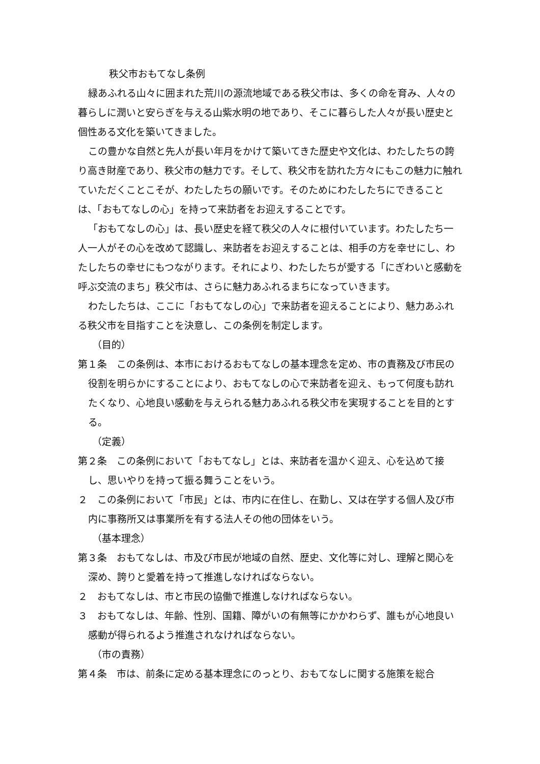秩父市おもてなし条例
緑あふれる山々に囲まれた荒川の源流地域である秩父市は、多くの命を育み、人々の暮らしに潤いと安らぎを与える山紫水明の地であり、そこに暮らした人々が長い歴史と個性ある文化を築いてきました。
この豊かな自然と先人が長い年月をかけて築いてきた歴史や文化は、わたしたちの誇り高き財産であり、秩父市の魅力です。そして、秩父市を訪れた方々にもこの魅力に触れていただくことこそが、わたしたちの願いです。そのためにわたしたちにできることは、「おもてなしの心」を持って来訪者をお迎えすることです。
「おもてなしの心」は、長い歴史を経て秩父の人々に根付いています。わたしたち一人一人がその心を改めて認識し、来訪者をお迎えすることは、相手の方を幸せにし、わたしたちの幸せにもつながります。それにより、わたしたちが愛する「にぎわいと感動を呼ぶ交流のまち」秩父市は、さらに魅力あふれるまちになっていきます。
わたしたちは、ここに「おもてなしの心」で来訪者を迎えることにより、魅力あふれる秩父市を目指すことを決意し、この条例を制定します。
（目的）
第１条　この条例は、本市におけるおもてなしの基本理念を定め、市の責務及び市民の役割を明らかにすることにより、おもてなしの心で来訪者を迎え、もって何度も訪れたくなり、心地良い感動を与えられる魅力あふれる秩父市を実現することを目的とする。
（定義）
第２条　この条例において「おもてなし」とは、来訪者を温かく迎え、心を込めて接し、思いやりを持って振る舞うことをいう。
２　この条例において「市民」とは、市内に在住し、在勤し、又は在学する個人及び市内に事務所又は事業所を有する法人その他の団体をいう。
（基本理念）
第３条　おもてなしは、市及び市民が地域の自然、歴史、文化等に対し、理解と関心を深め、誇りと愛着を持って推進しなければならない。
２　おもてなしは、市と市民の協働で推進しなければならない。
３　おもてなしは、年齢、性別、国籍、障がいの有無等にかかわらず、誰もが心地良い感動が得られるよう推進されなければならない。
（市の責務）
第４条　市は、前条に定める基本理念にのっとり、おもてなしに関する施策を総合